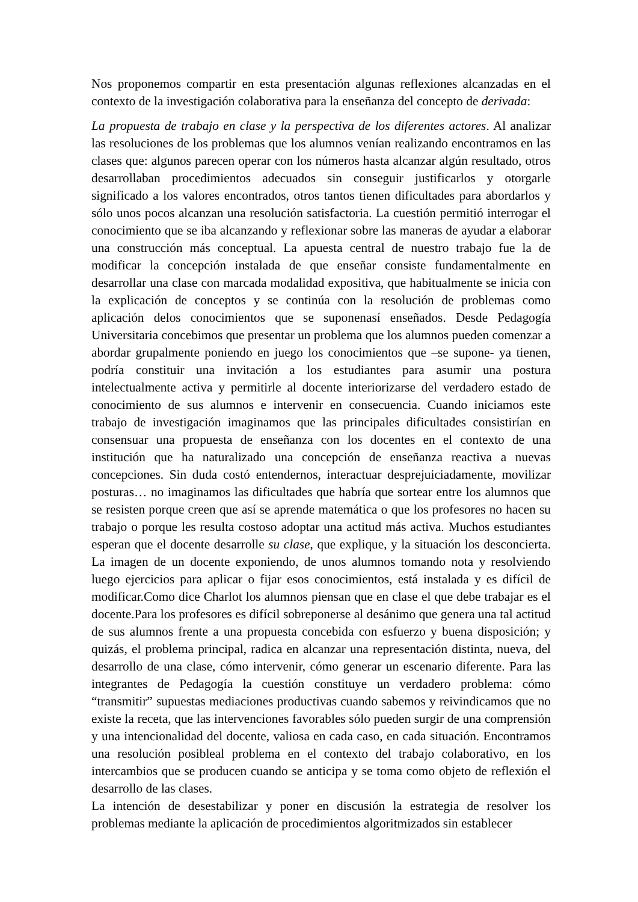Nos proponemos compartir en esta presentación algunas reflexiones alcanzadas en el contexto de la investigación colaborativa para la enseñanza del concepto de derivada:
La propuesta de trabajo en clase y la perspectiva de los diferentes actores. Al analizar las resoluciones de los problemas que los alumnos venían realizando encontramos en las clases que: algunos parecen operar con los números hasta alcanzar algún resultado, otros desarrollaban procedimientos adecuados sin conseguir justificarlos y otorgarle significado a los valores encontrados, otros tantos tienen dificultades para abordarlos y sólo unos pocos alcanzan una resolución satisfactoria. La cuestión permitió interrogar el conocimiento que se iba alcanzando y reflexionar sobre las maneras de ayudar a elaborar una construcción más conceptual. La apuesta central de nuestro trabajo fue la de modificar la concepción instalada de que enseñar consiste fundamentalmente en desarrollar una clase con marcada modalidad expositiva, que habitualmente se inicia con la explicación de conceptos y se continúa con la resolución de problemas como aplicación delos conocimientos que se suponenasí enseñados. Desde Pedagogía Universitaria concebimos que presentar un problema que los alumnos pueden comenzar a abordar grupalmente poniendo en juego los conocimientos que –se supone- ya tienen, podría constituir una invitación a los estudiantes para asumir una postura intelectualmente activa y permitirle al docente interiorizarse del verdadero estado de conocimiento de sus alumnos e intervenir en consecuencia. Cuando iniciamos este trabajo de investigación imaginamos que las principales dificultades consistirían en consensuar una propuesta de enseñanza con los docentes en el contexto de una institución que ha naturalizado una concepción de enseñanza reactiva a nuevas concepciones. Sin duda costó entendernos, interactuar desprejuiciadamente, movilizar posturas… no imaginamos las dificultades que habría que sortear entre los alumnos que se resisten porque creen que así se aprende matemática o que los profesores no hacen su trabajo o porque les resulta costoso adoptar una actitud más activa. Muchos estudiantes esperan que el docente desarrolle su clase, que explique, y la situación los desconcierta. La imagen de un docente exponiendo, de unos alumnos tomando nota y resolviendo luego ejercicios para aplicar o fijar esos conocimientos, está instalada y es difícil de modificar.Como dice Charlot los alumnos piensan que en clase el que debe trabajar es el docente.Para los profesores es difícil sobreponerse al desánimo que genera una tal actitud de sus alumnos frente a una propuesta concebida con esfuerzo y buena disposición; y quizás, el problema principal, radica en alcanzar una representación distinta, nueva, del desarrollo de una clase, cómo intervenir, cómo generar un escenario diferente. Para las integrantes de Pedagogía la cuestión constituye un verdadero problema: cómo “transmitir” supuestas mediaciones productivas cuando sabemos y reivindicamos que no existe la receta, que las intervenciones favorables sólo pueden surgir de una comprensión y una intencionalidad del docente, valiosa en cada caso, en cada situación. Encontramos una resolución posibleal problema en el contexto del trabajo colaborativo, en los intercambios que se producen cuando se anticipa y se toma como objeto de reflexión el desarrollo de las clases.
La intención de desestabilizar y poner en discusión la estrategia de resolver los problemas mediante la aplicación de procedimientos algoritmizados sin establecer